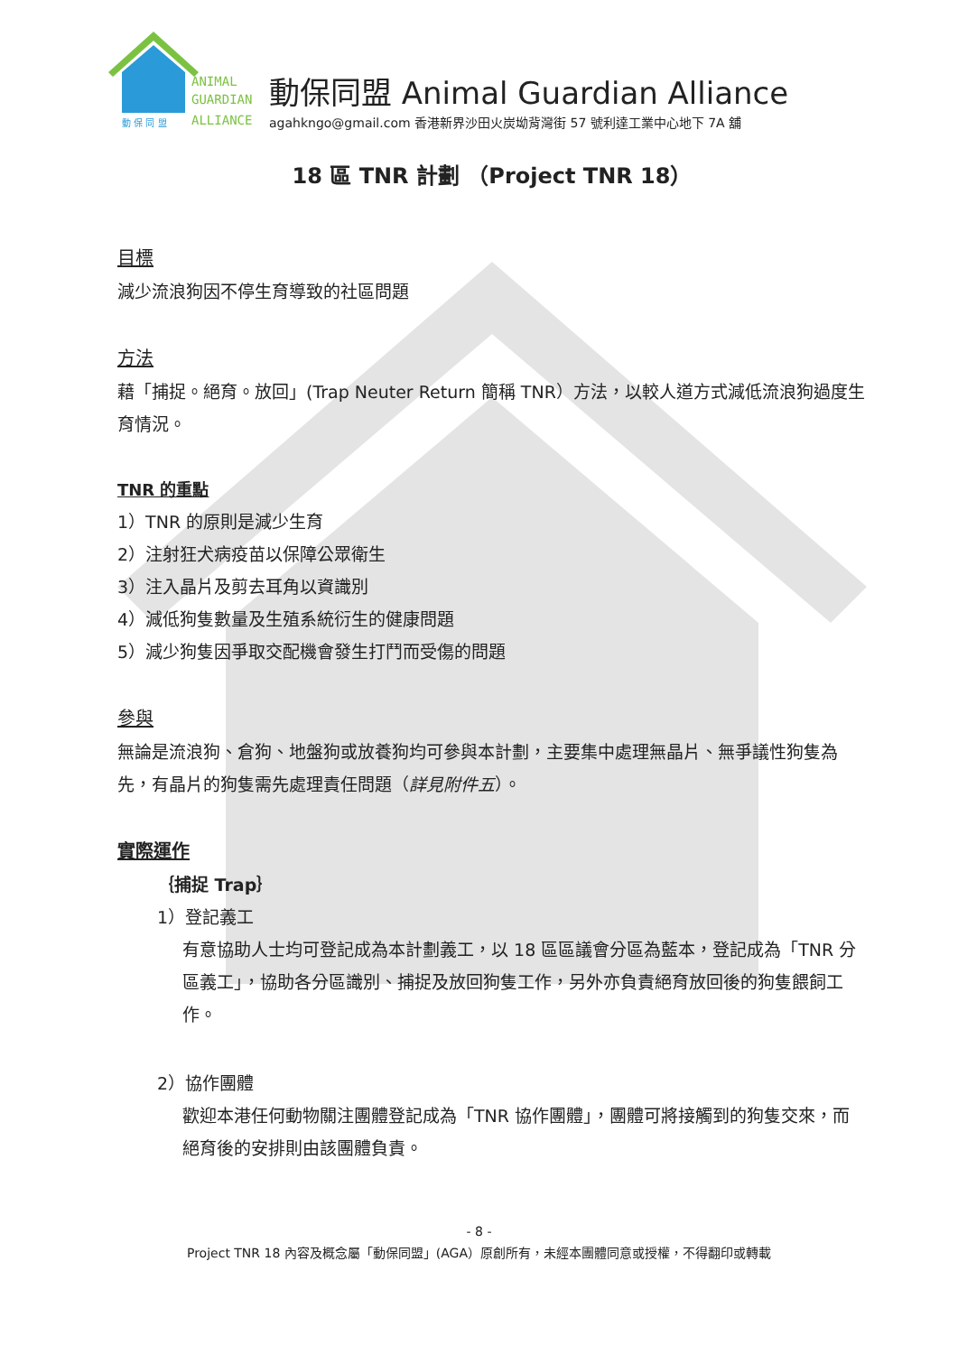ANIMAL
GUARDIAN
ALLIANCE
動 保 同 盟
動保同盟 Animal Guardian Alliance
agahkngo@gmail.com 香港新界沙田火炭坳背灣街 57 號利達工業中心地下 7A 舖
18 區 TNR 計劃 （Project TNR 18）
目標
減少流浪狗因不停生育導致的社區問題
方法
藉「捕捉。絕育。放回」(Trap Neuter Return 簡稱 TNR）方法，以較人道方式減低流浪狗過度生育情況。
TNR 的重點
1）TNR 的原則是減少生育
2）注射狂犬病疫苗以保障公眾衛生
3）注入晶片及剪去耳角以資識別
4）減低狗隻數量及生殖系統衍生的健康問題
5）減少狗隻因爭取交配機會發生打鬥而受傷的問題
參與
無論是流浪狗、倉狗、地盤狗或放養狗均可參與本計劃，主要集中處理無晶片、無爭議性狗隻為先，有晶片的狗隻需先處理責任問題（詳見附件五）。
實際運作
｛捕捉 Trap｝
1）登記義工
有意協助人士均可登記成為本計劃義工，以 18 區區議會分區為藍本，登記成為「TNR 分區義工」，協助各分區識別、捕捉及放回狗隻工作，另外亦負責絕育放回後的狗隻餵飼工作。
2）協作團體
歡迎本港任何動物關注團體登記成為「TNR 協作團體」，團體可將接觸到的狗隻交來，而絕育後的安排則由該團體負責。
- 8 -
Project TNR 18 內容及概念屬「動保同盟」(AGA）原創所有，未經本團體同意或授權，不得翻印或轉載